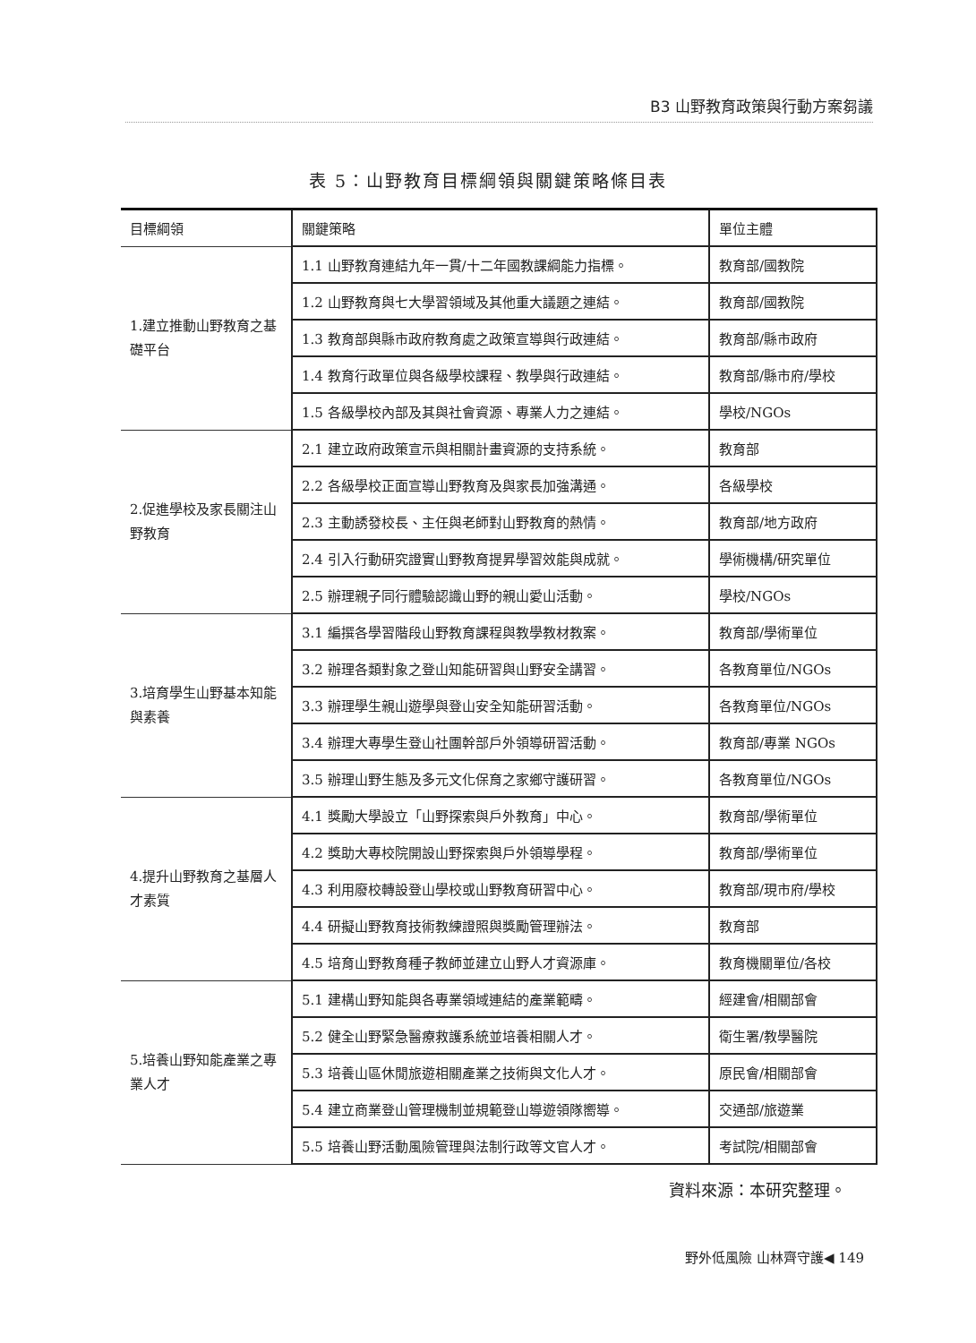B3 山野教育政策與行動方案芻議
表 5：山野教育目標綱領與關鍵策略條目表
| 目標綱領 | 關鍵策略 | 單位主體 |
| --- | --- | --- |
| 1.建立推動山野教育之基礎平台 | 1.1 山野教育連結九年一貫/十二年國教課綱能力指標。 | 教育部/國教院 |
| | 1.2 山野教育與七大學習領域及其他重大議題之連結。 | 教育部/國教院 |
| | 1.3 教育部與縣市政府教育處之政策宣導與行政連結。 | 教育部/縣市政府 |
| | 1.4 教育行政單位與各級學校課程、教學與行政連結。 | 教育部/縣市府/學校 |
| | 1.5 各級學校內部及其與社會資源、專業人力之連結。 | 學校/NGOs |
| 2.促進學校及家長關注山野教育 | 2.1 建立政府政策宣示與相關計畫資源的支持系統。 | 教育部 |
| | 2.2 各級學校正面宣導山野教育及與家長加強溝通。 | 各級學校 |
| | 2.3 主動誘發校長、主任與老師對山野教育的熱情。 | 教育部/地方政府 |
| | 2.4 引入行動研究證實山野教育提昇學習效能與成就。 | 學術機構/研究單位 |
| | 2.5 辦理親子同行體驗認識山野的親山愛山活動。 | 學校/NGOs |
| 3.培育學生山野基本知能與素養 | 3.1 編撰各學習階段山野教育課程與教學教材教案。 | 教育部/學術單位 |
| | 3.2 辦理各類對象之登山知能研習與山野安全講習。 | 各教育單位/NGOs |
| | 3.3 辦理學生親山遊學與登山安全知能研習活動。 | 各教育單位/NGOs |
| | 3.4 辦理大專學生登山社團幹部戶外領導研習活動。 | 教育部/專業 NGOs |
| | 3.5 辦理山野生態及多元文化保育之家鄉守護研習。 | 各教育單位/NGOs |
| 4.提升山野教育之基層人才素質 | 4.1 獎勵大學設立「山野探索與戶外教育」中心。 | 教育部/學術單位 |
| | 4.2 獎助大專校院開設山野探索與戶外領導學程。 | 教育部/學術單位 |
| | 4.3 利用廢校轉設登山學校或山野教育研習中心。 | 教育部/現市府/學校 |
| | 4.4 研擬山野教育技術教練證照與獎勵管理辦法。 | 教育部 |
| | 4.5 培育山野教育種子教師並建立山野人才資源庫。 | 教育機關單位/各校 |
| 5.培養山野知能產業之專業人才 | 5.1 建構山野知能與各專業領域連結的產業範疇。 | 經建會/相關部會 |
| | 5.2 健全山野緊急醫療救護系統並培養相關人才。 | 衛生署/教學醫院 |
| | 5.3 培養山區休閒旅遊相關產業之技術與文化人才。 | 原民會/相關部會 |
| | 5.4 建立商業登山管理機制並規範登山導遊領隊嚮導。 | 交通部/旅遊業 |
| | 5.5 培養山野活動風險管理與法制行政等文官人才。 | 考試院/相關部會 |
資料來源：本研究整理。
野外低風險 山林齊守護◀ 149